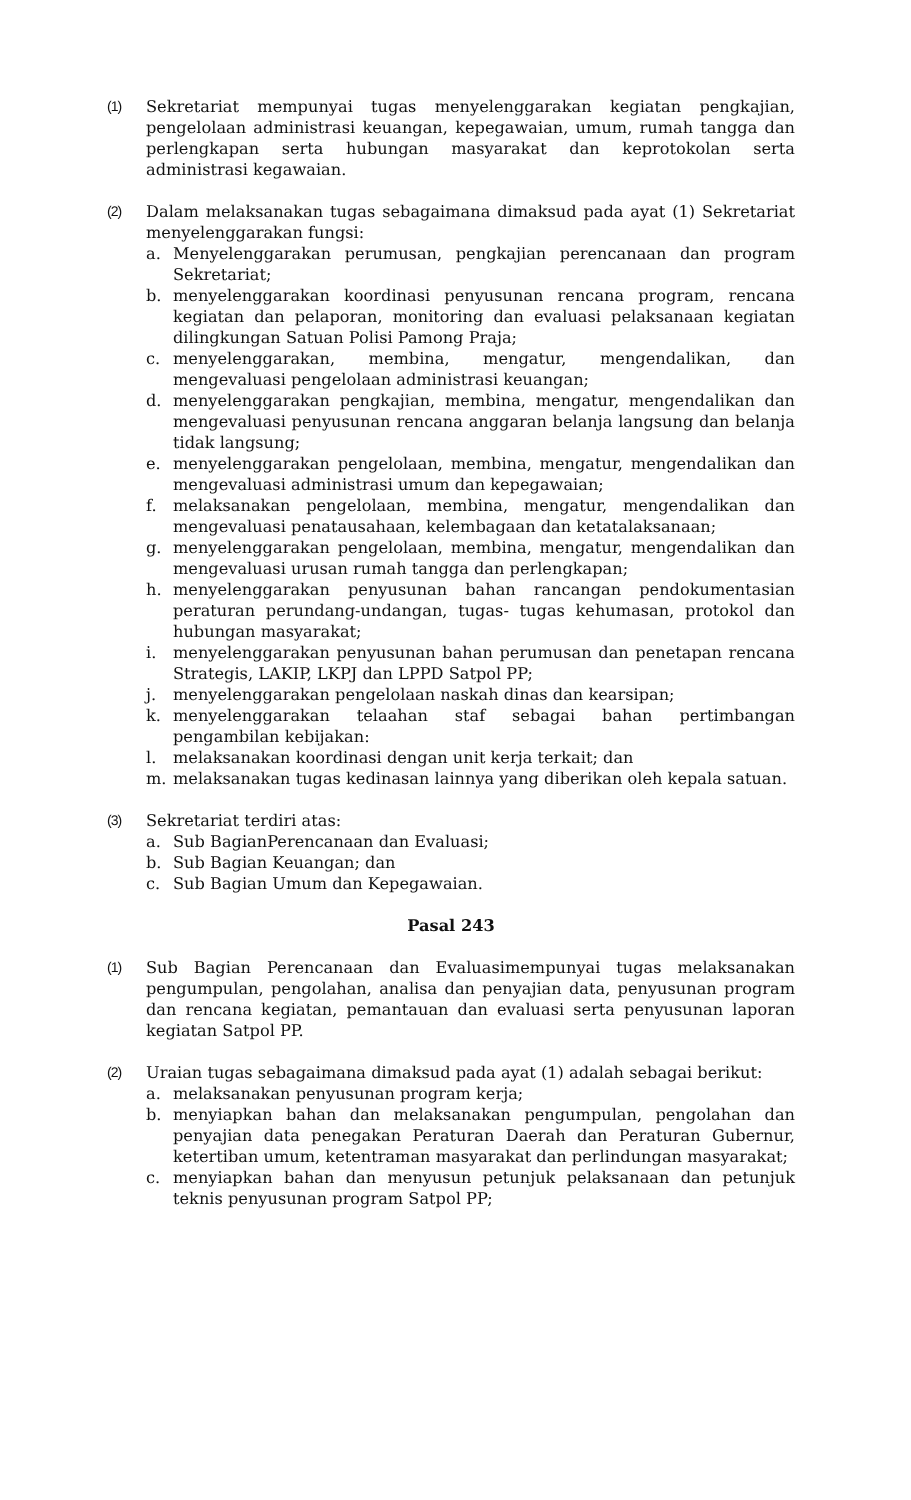(1)
Sekretariat mempunyai tugas menyelenggarakan kegiatan pengkajian, pengelolaan administrasi keuangan, kepegawaian, umum, rumah tangga dan perlengkapan serta hubungan masyarakat dan keprotokolan serta administrasi kegawaian.
(2)
Dalam melaksanakan tugas sebagaimana dimaksud pada ayat (1) Sekretariat menyelenggarakan fungsi:
a. Menyelenggarakan perumusan, pengkajian perencanaan dan program Sekretariat;
b. menyelenggarakan koordinasi penyusunan rencana program, rencana kegiatan dan pelaporan, monitoring dan evaluasi pelaksanaan kegiatan dilingkungan Satuan Polisi Pamong Praja;
c. menyelenggarakan, membina, mengatur, mengendalikan, dan mengevaluasi pengelolaan administrasi keuangan;
d. menyelenggarakan pengkajian, membina, mengatur, mengendalikan dan mengevaluasi penyusunan rencana anggaran belanja langsung dan belanja tidak langsung;
e. menyelenggarakan pengelolaan, membina, mengatur, mengendalikan dan mengevaluasi administrasi umum dan kepegawaian;
f. melaksanakan pengelolaan, membina, mengatur, mengendalikan dan mengevaluasi penatausahaan, kelembagaan dan ketatalaksanaan;
g. menyelenggarakan pengelolaan, membina, mengatur, mengendalikan dan mengevaluasi urusan rumah tangga dan perlengkapan;
h. menyelenggarakan penyusunan bahan rancangan pendokumentasian peraturan perundang-undangan, tugas- tugas kehumasan, protokol dan hubungan masyarakat;
i. menyelenggarakan penyusunan bahan perumusan dan penetapan rencana Strategis, LAKIP, LKPJ dan LPPD Satpol PP;
j. menyelenggarakan pengelolaan naskah dinas dan kearsipan;
k. menyelenggarakan telaahan staf sebagai bahan pertimbangan pengambilan kebijakan:
l. melaksanakan koordinasi dengan unit kerja terkait; dan
m. melaksanakan tugas kedinasan lainnya yang diberikan oleh kepala satuan.
(3)
Sekretariat terdiri atas:
a. Sub BagianPerencanaan dan Evaluasi;
b. Sub Bagian Keuangan; dan
c. Sub Bagian Umum dan Kepegawaian.
Pasal 243
(1)
Sub Bagian Perencanaan dan Evaluasimempunyai tugas melaksanakan pengumpulan, pengolahan, analisa dan penyajian data, penyusunan program dan rencana kegiatan, pemantauan dan evaluasi serta penyusunan laporan kegiatan Satpol PP.
(2)
Uraian tugas sebagaimana dimaksud pada ayat (1) adalah sebagai berikut:
a. melaksanakan penyusunan program kerja;
b. menyiapkan bahan dan melaksanakan pengumpulan, pengolahan dan penyajian data penegakan Peraturan Daerah dan Peraturan Gubernur, ketertiban umum, ketentraman masyarakat dan perlindungan masyarakat;
c. menyiapkan bahan dan menyusun petunjuk pelaksanaan dan petunjuk teknis penyusunan program Satpol PP;